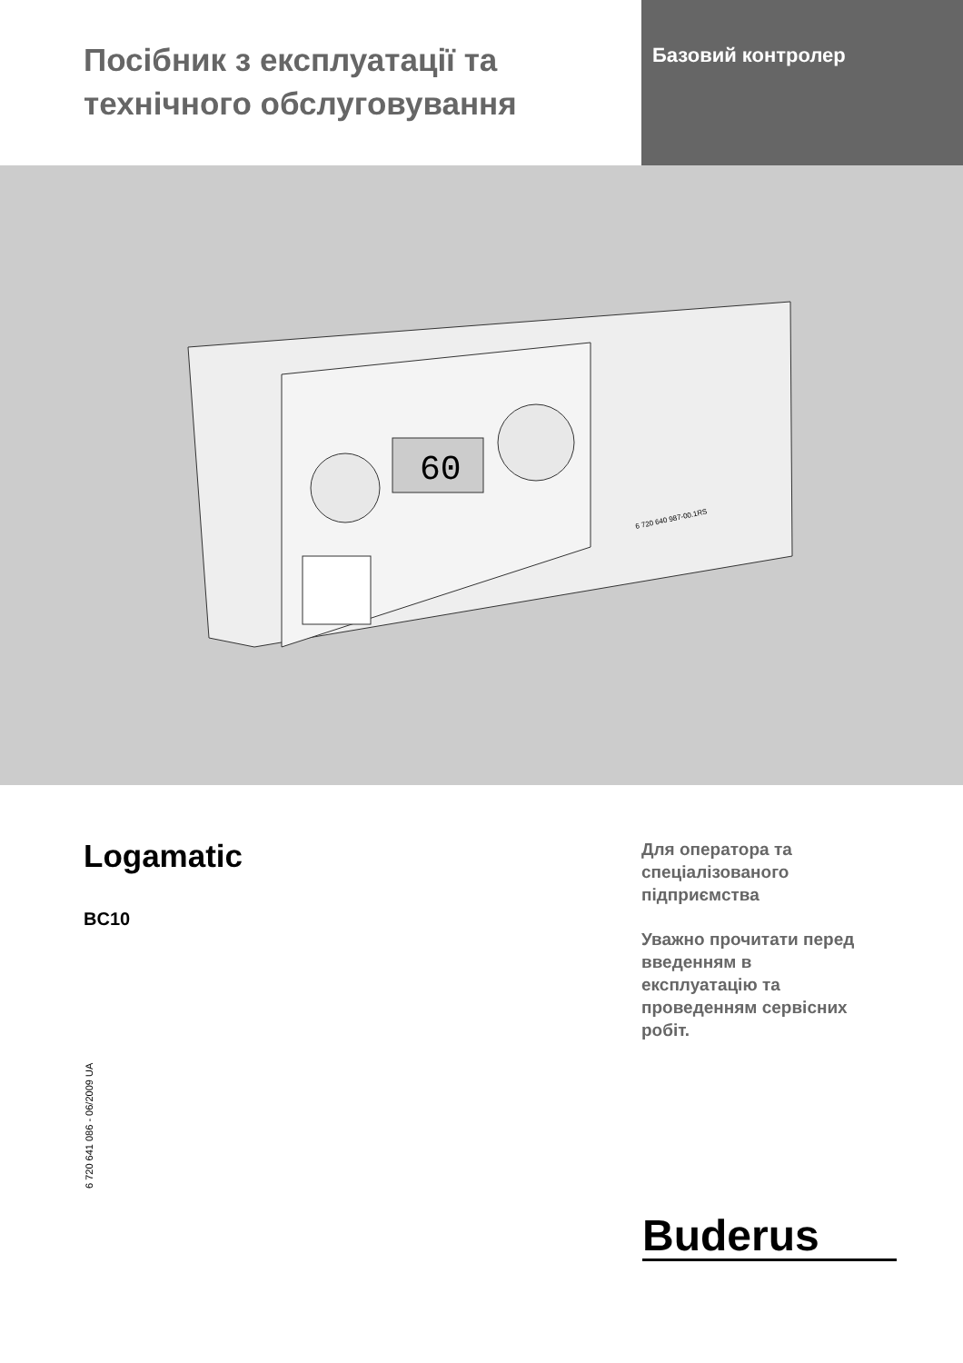Посібник з експлуатації та технічного обслуговування
Базовий контролер
60
6 720 640 987-00.1RS
Logamatic
BC10
Для оператора та
спеціалізованого
підприємства
Уважно прочитати перед
введенням в
експлуатацію та
проведенням сервісних
робіт.
6 720 641 086 - 06/2009 UA
Buderus